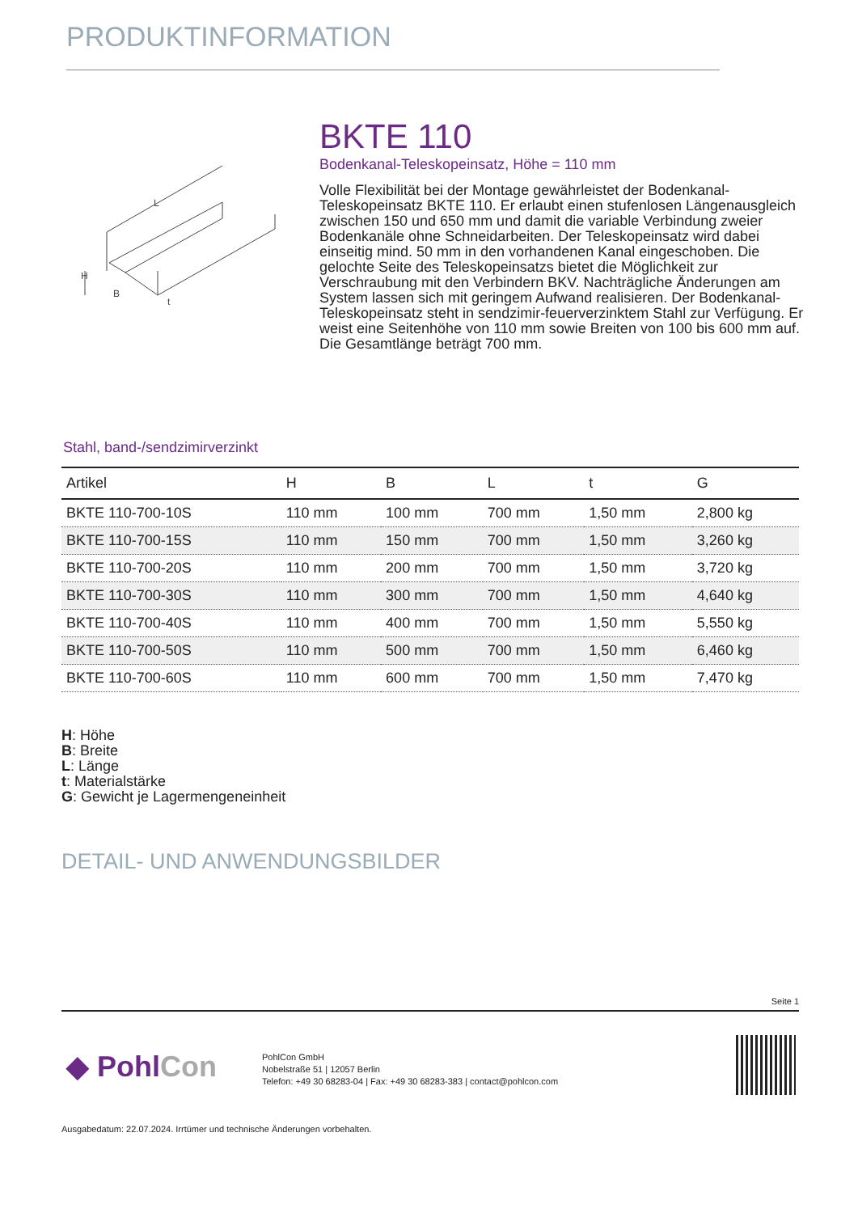PRODUKTINFORMATION
L
H
B
t
BKTE 110
Bodenkanal-Teleskopeinsatz, Höhe = 110 mm
Volle Flexibilität bei der Montage gewährleistet der Bodenkanal-Teleskopeinsatz BKTE 110. Er erlaubt einen stufenlosen Längenausgleich zwischen 150 und 650 mm und damit die variable Verbindung zweier Bodenkanäle ohne Schneidarbeiten. Der Teleskopeinsatz wird dabei einseitig mind. 50 mm in den vorhandenen Kanal eingeschoben. Die gelochte Seite des Teleskopeinsatzs bietet die Möglichkeit zur Verschraubung mit den Verbindern BKV. Nachträgliche Änderungen am System lassen sich mit geringem Aufwand realisieren. Der Bodenkanal-Teleskopeinsatz steht in sendzimir-feuerverzinktem Stahl zur Verfügung. Er weist eine Seitenhöhe von 110 mm sowie Breiten von 100 bis 600 mm auf. Die Gesamtlänge beträgt 700 mm.
Stahl, band-/sendzimirverzinkt
| Artikel | H | B | L | t | G |
| --- | --- | --- | --- | --- | --- |
| BKTE 110-700-10S | 110 mm | 100 mm | 700 mm | 1,50 mm | 2,800 kg |
| BKTE 110-700-15S | 110 mm | 150 mm | 700 mm | 1,50 mm | 3,260 kg |
| BKTE 110-700-20S | 110 mm | 200 mm | 700 mm | 1,50 mm | 3,720 kg |
| BKTE 110-700-30S | 110 mm | 300 mm | 700 mm | 1,50 mm | 4,640 kg |
| BKTE 110-700-40S | 110 mm | 400 mm | 700 mm | 1,50 mm | 5,550 kg |
| BKTE 110-700-50S | 110 mm | 500 mm | 700 mm | 1,50 mm | 6,460 kg |
| BKTE 110-700-60S | 110 mm | 600 mm | 700 mm | 1,50 mm | 7,470 kg |
H: Höhe
B: Breite
L: Länge
t: Materialstärke
G: Gewicht je Lagermengeneinheit
DETAIL- UND ANWENDUNGSBILDER
Seite 1
◆ PohlCon
PohlCon GmbH
Nobelstraße 51 | 12057 Berlin
Telefon: +49 30 68283-04 | Fax: +49 30 68283-383 | contact@pohlcon.com
Ausgabedatum: 22.07.2024. Irrtümer und technische Änderungen vorbehalten.